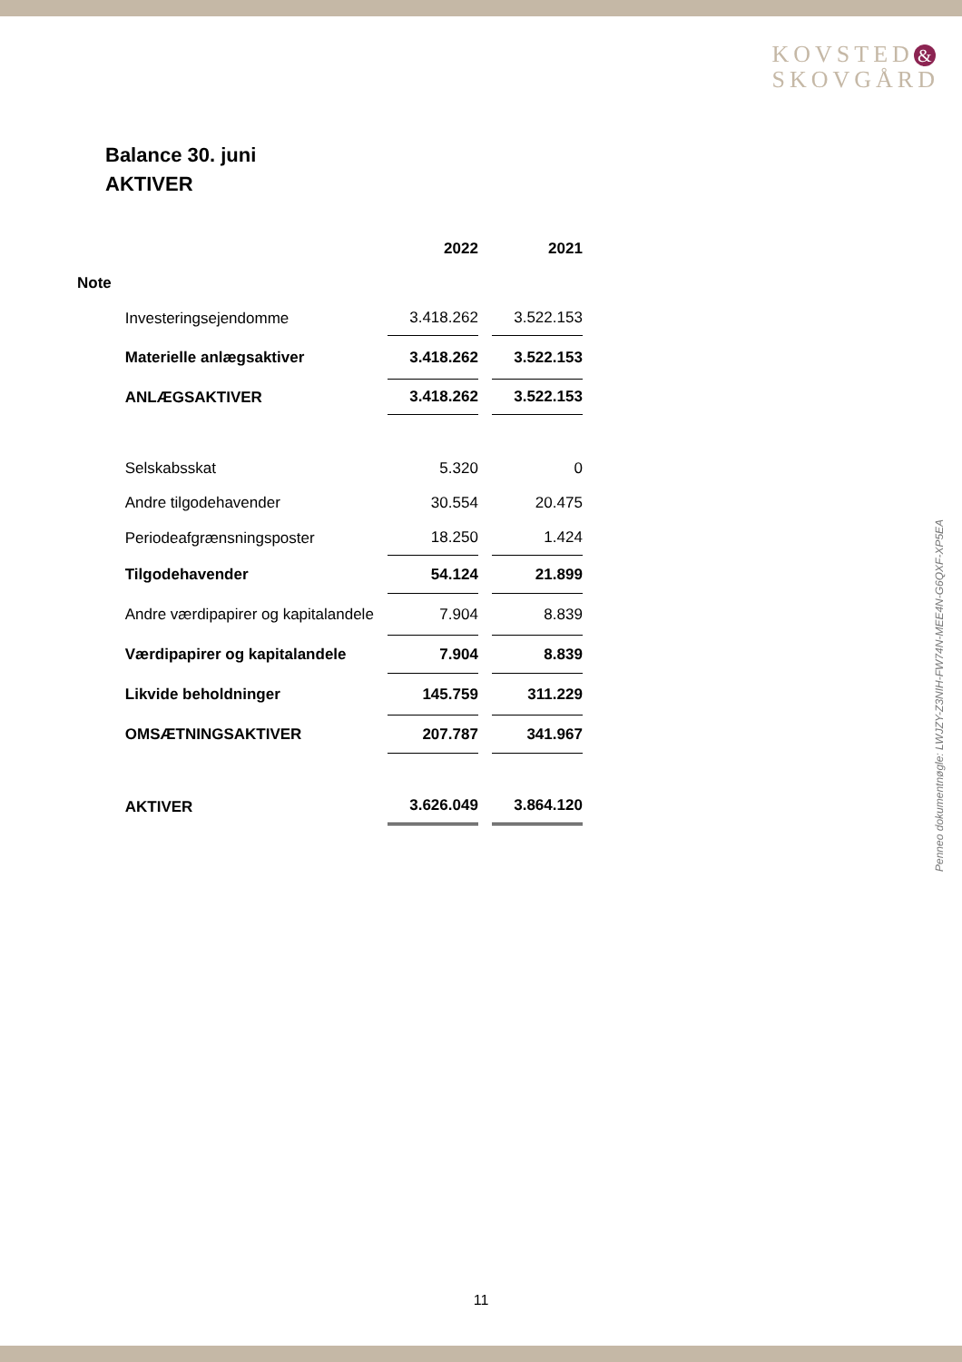KOVSTED &
SKOVGÅRD
Balance 30. juni
AKTIVER
| | | 2022 | 2021 |
| Note | | | |
| | Investeringsejendomme | 3.418.262 | 3.522.153 |
| | Materielle anlægsaktiver | 3.418.262 | 3.522.153 |
| | ANLÆGSAKTIVER | 3.418.262 | 3.522.153 |
| | Selskabsskat | 5.320 | 0 |
| | Andre tilgodehavender | 30.554 | 20.475 |
| | Periodeafgrænsningsposter | 18.250 | 1.424 |
| | Tilgodehavender | 54.124 | 21.899 |
| | Andre værdipapirer og kapitalandele | 7.904 | 8.839 |
| | Værdipapirer og kapitalandele | 7.904 | 8.839 |
| | Likvide beholdninger | 145.759 | 311.229 |
| | OMSÆTNINGSAKTIVER | 207.787 | 341.967 |
| | AKTIVER | 3.626.049 | 3.864.120 |
Penneo dokumentnøgle: LWJZY-Z3NIH-FW74N-MEE4N-G6QXF-XP5EA
11